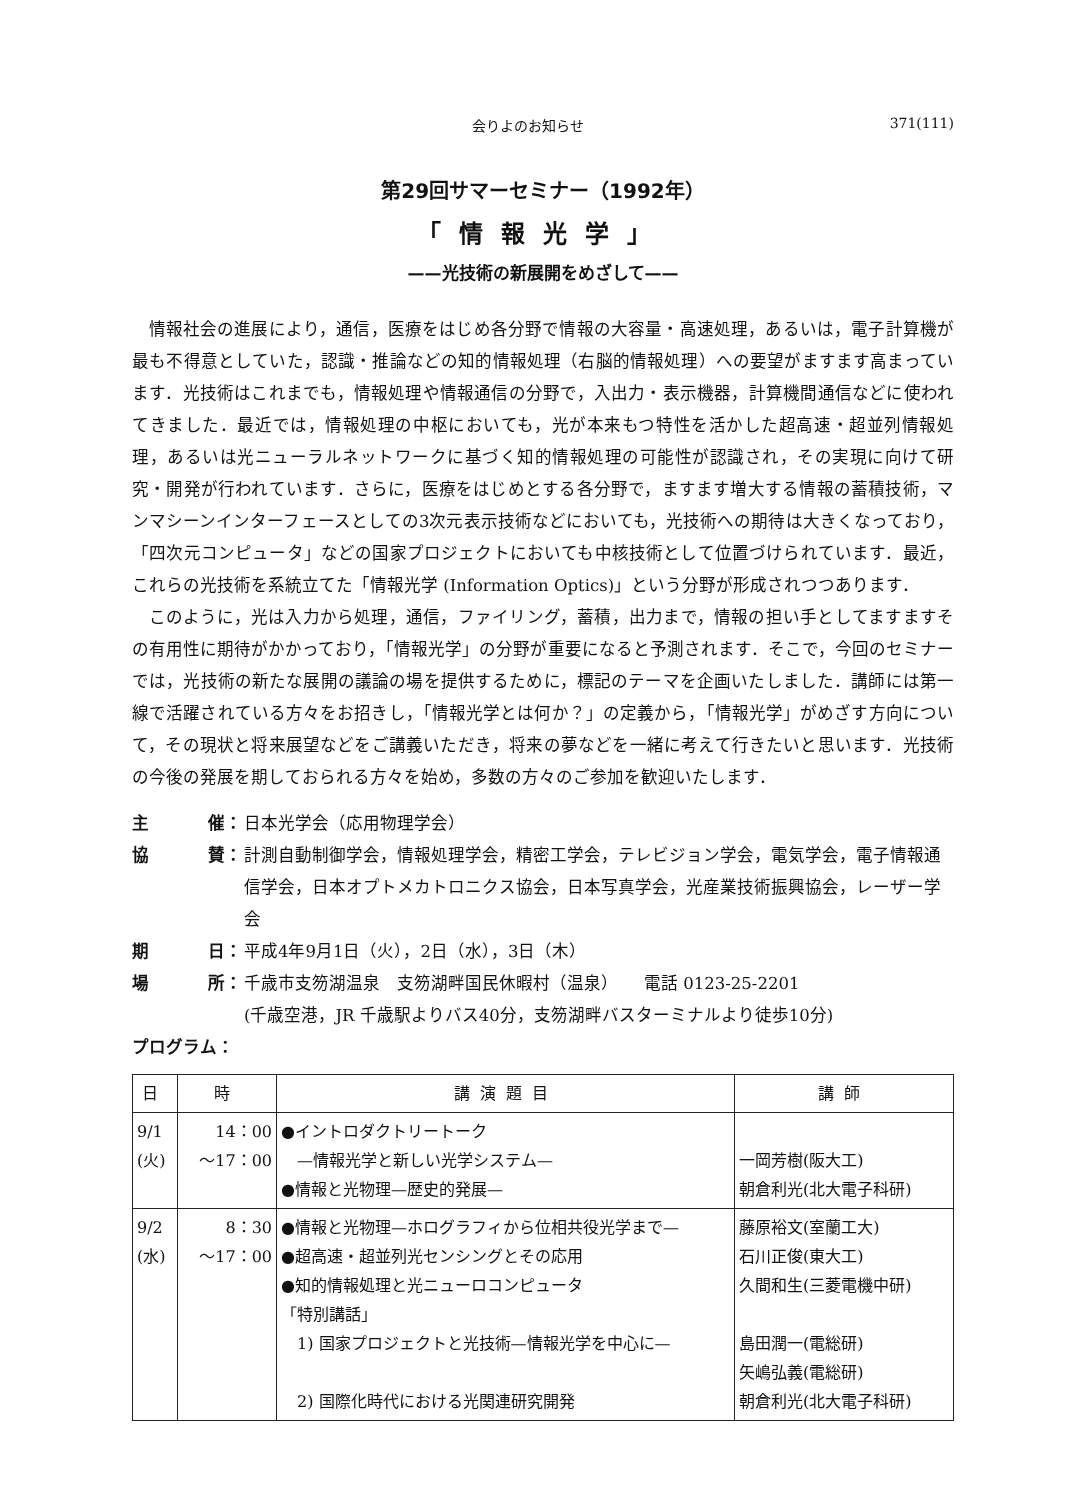会りよのお知らせ 371(111)
第29回サマーセミナー（1992年）
「情報光学」
——光技術の新展開をめざして——
情報社会の進展により，通信，医療をはじめ各分野で情報の大容量・高速処理，あるいは，電子計算機が最も不得意としていた，認識・推論などの知的情報処理（右脳的情報処理）への要望がますます高まっています．光技術はこれまでも，情報処理や情報通信の分野で，入出力・表示機器，計算機間通信などに使われてきました．最近では，情報処理の中枢においても，光が本来もつ特性を活かした超高速・超並列情報処理，あるいは光ニューラルネットワークに基づく知的情報処理の可能性が認識され，その実現に向けて研究・開発が行われています．さらに，医療をはじめとする各分野で，ますます増大する情報の蓄積技術，マンマシーンインターフェースとしての3次元表示技術などにおいても，光技術への期待は大きくなっており，「四次元コンピュータ」などの国家プロジェクトにおいても中核技術として位置づけられています．最近，これらの光技術を系統立てた「情報光学 (Information Optics)」という分野が形成されつつあります．
このように，光は入力から処理，通信，ファイリング，蓄積，出力まで，情報の担い手としてますますその有用性に期待がかかっており，「情報光学」の分野が重要になると予測されます．そこで，今回のセミナーでは，光技術の新たな展開の議論の場を提供するために，標記のテーマを企画いたしました．講師には第一線で活躍されている方々をお招きし，「情報光学とは何か？」の定義から，「情報光学」がめざす方向について，その現状と将来展望などをご講義いただき，将来の夢などを一緒に考えて行きたいと思います．光技術の今後の発展を期しておられる方々を始め，多数の方々のご参加を歓迎いたします．
主 催： 日本光学会（応用物理学会）
協 賛： 計測自動制御学会，情報処理学会，精密工学会，テレビジョン学会，電気学会，電子情報通信学会，日本オプトメカトロニクス協会，日本写真学会，光産業技術振興協会，レーザー学会
期 日： 平成4年9月1日（火），2日（水），3日（木）
場 所： 千歳市支笏湖温泉　支笏湖畔国民休暇村（温泉）　　電話 0123-25-2201
(千歳空港，JR 千歳駅よりバス40分，支笏湖畔バスターミナルより徒歩10分)
プログラム：
| 日 | 時 | 講演題目 | 講師 |
| --- | --- | --- | --- |
| 9/1 (火) | 14：00 ～17：00 | ●イントロダクトリートーク —情報光学と新しい光学システム— ●情報と光物理—歴史的発展— | 一岡芳樹(阪大工) 朝倉利光(北大電子科研) |
| 9/2 (水) | 8：30 ～17：00 | ●情報と光物理—ホログラフィから位相共役光学まで— ●超高速・超並列光センシングとその応用 ●知的情報処理と光ニューロコンピュータ 「特別講話」 1) 国家プロジェクトと光技術—情報光学を中心に— 2) 国際化時代における光関連研究開発 | 藤原裕文(室蘭工大) 石川正俊(東大工) 久間和生(三菱電機中研) 島田潤一(電総研) 矢嶋弘義(電総研) 朝倉利光(北大電子科研) |